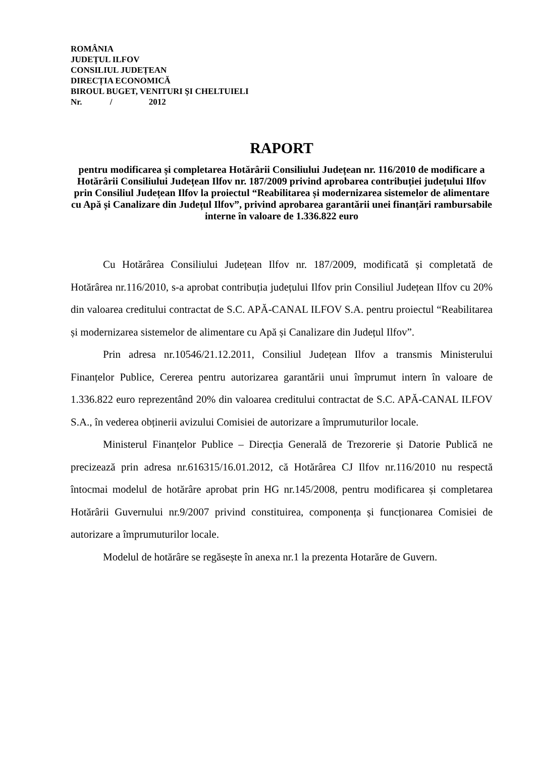ROMÂNIA
JUDEȚUL ILFOV
CONSILIUL JUDEȚEAN
DIRECȚIA ECONOMICĂ
BIROUL BUGET, VENITURI ŞI CHELTUIELI
Nr. / 2012
RAPORT
pentru modificarea și completarea Hotărârii Consiliului Județean nr. 116/2010 de modificare a Hotărârii Consiliului Județean Ilfov nr. 187/2009 privind aprobarea contribuției județului Ilfov prin Consiliul Județean Ilfov la proiectul “Reabilitarea și modernizarea sistemelor de alimentare cu Apă și Canalizare din Județul Ilfov”, privind aprobarea garantării unei finanțări rambursabile interne în valoare de 1.336.822 euro
Cu Hotărârea Consiliului Județean Ilfov nr. 187/2009, modificată și completată de Hotărârea nr.116/2010, s-a aprobat contribuția județului Ilfov prin Consiliul Județean Ilfov cu 20% din valoarea creditului contractat de S.C. APĂ-CANAL ILFOV S.A. pentru proiectul “Reabilitarea și modernizarea sistemelor de alimentare cu Apă și Canalizare din Județul Ilfov”.
Prin adresa nr.10546/21.12.2011, Consiliul Județean Ilfov a transmis Ministerului Finanțelor Publice, Cererea pentru autorizarea garantării unui împrumut intern în valoare de 1.336.822 euro reprezentând 20% din valoarea creditului contractat de S.C. APĂ-CANAL ILFOV S.A., în vederea obținerii avizului Comisiei de autorizare a împrumuturilor locale.
Ministerul Finanțelor Publice – Direcția Generală de Trezorerie și Datorie Publică ne precizează prin adresa nr.616315/16.01.2012, că Hotărârea CJ Ilfov nr.116/2010 nu respectă întocmai modelul de hotărâre aprobat prin HG nr.145/2008, pentru modificarea și completarea Hotărârii Guvernului nr.9/2007 privind constituirea, componența și funcționarea Comisiei de autorizare a împrumuturilor locale.
Modelul de hotărâre se regăsește în anexa nr.1 la prezenta Hotarăre de Guvern.